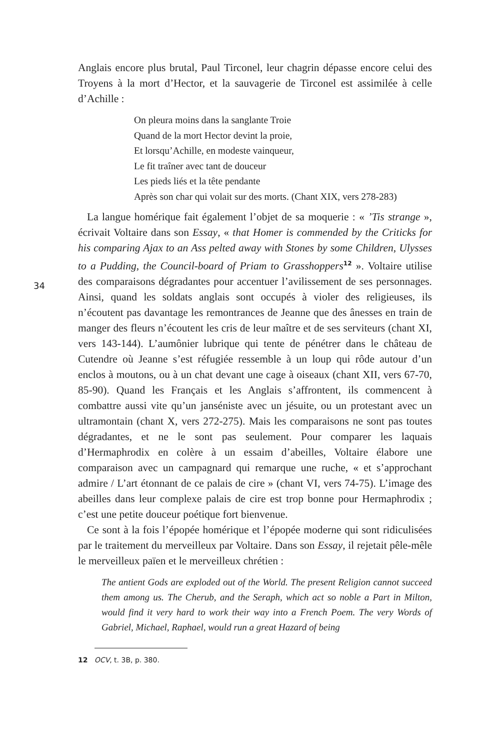34
Anglais encore plus brutal, Paul Tirconel, leur chagrin dépasse encore celui des Troyens à la mort d’Hector, et la sauvagerie de Tirconel est assimilée à celle d’Achille :
On pleura moins dans la sanglante Troie
Quand de la mort Hector devint la proie,
Et lorsqu’Achille, en modeste vainqueur,
Le fit traîner avec tant de douceur
Les pieds liés et la tête pendante
Après son char qui volait sur des morts. (Chant XIX, vers 278-283)
La langue homérique fait également l’objet de sa moquerie : « ’Tis strange », écrivait Voltaire dans son Essay, « that Homer is commended by the Criticks for his comparing Ajax to an Ass pelted away with Stones by some Children, Ulysses to a Pudding, the Council-board of Priam to Grasshoppers<sup>12</sup> ». Voltaire utilise des comparaisons dégradantes pour accentuer l’avilissement de ses personnages. Ainsi, quand les soldats anglais sont occupés à violer des religieuses, ils n’écoutent pas davantage les remontrances de Jeanne que des ânesses en train de manger des fleurs n’écoutent les cris de leur maître et de ses serviteurs (chant XI, vers 143-144). L’aumônier lubrique qui tente de pénétrer dans le château de Cutendre où Jeanne s’est réfugiée ressemble à un loup qui rôde autour d’un enclos à moutons, ou à un chat devant une cage à oiseaux (chant XII, vers 67-70, 85-90). Quand les Français et les Anglais s’affrontent, ils commencent à combattre aussi vite qu’un janséniste avec un jésuite, ou un protestant avec un ultramontain (chant X, vers 272-275). Mais les comparaisons ne sont pas toutes dégradantes, et ne le sont pas seulement. Pour comparer les laquais d’Hermaphrodix en colère à un essaim d’abeilles, Voltaire élabore une comparaison avec un campagnard qui remarque une ruche, « et s’approchant admire / L’art étonnant de ce palais de cire » (chant VI, vers 74-75). L’image des abeilles dans leur complexe palais de cire est trop bonne pour Hermaphrodix ; c’est une petite douceur poétique fort bienvenue.
Ce sont à la fois l’épopée homérique et l’épopée moderne qui sont ridiculisées par le traitement du merveilleux par Voltaire. Dans son Essay, il rejetait pêle-mêle le merveilleux païen et le merveilleux chrétien :
The antient Gods are exploded out of the World. The present Religion cannot succeed them among us. The Cherub, and the Seraph, which act so noble a Part in Milton, would find it very hard to work their way into a French Poem. The very Words of Gabriel, Michael, Raphael, would run a great Hazard of being
12 OCV, t. 3B, p. 380.